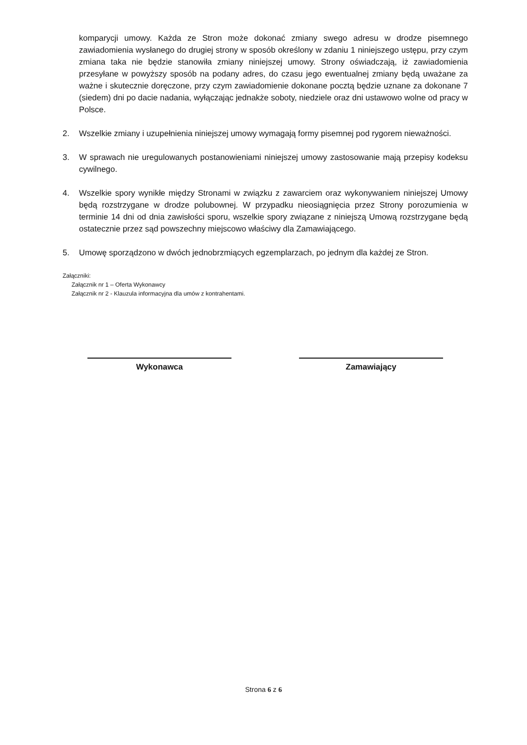komparycji umowy. Każda ze Stron może dokonać zmiany swego adresu w drodze pisemnego zawiadomienia wysłanego do drugiej strony w sposób określony w zdaniu 1 niniejszego ustępu, przy czym zmiana taka nie będzie stanowiła zmiany niniejszej umowy. Strony oświadczają, iż zawiadomienia przesyłane w powyższy sposób na podany adres, do czasu jego ewentualnej zmiany będą uważane za ważne i skutecznie doręczone, przy czym zawiadomienie dokonane pocztą będzie uznane za dokonane 7 (siedem) dni po dacie nadania, wyłączając jednakże soboty, niedziele oraz dni ustawowo wolne od pracy w Polsce.
2. Wszelkie zmiany i uzupełnienia niniejszej umowy wymagają formy pisemnej pod rygorem nieważności.
3. W sprawach nie uregulowanych postanowieniami niniejszej umowy zastosowanie mają przepisy kodeksu cywilnego.
4. Wszelkie spory wynikłe między Stronami w związku z zawarciem oraz wykonywaniem niniejszej Umowy będą rozstrzygane w drodze polubownej. W przypadku nieosiągnięcia przez Strony porozumienia w terminie 14 dni od dnia zawisłości sporu, wszelkie spory związane z niniejszą Umową rozstrzygane będą ostatecznie przez sąd powszechny miejscowo właściwy dla Zamawiającego.
5. Umowę sporządzono w dwóch jednobrzmiących egzemplarzach, po jednym dla każdej ze Stron.
Załączniki:
Załącznik nr 1 – Oferta Wykonawcy
Załącznik nr 2 - Klauzula informacyjna dla umów z kontrahentami.
Wykonawca Zamawiający
Strona 6 z 6